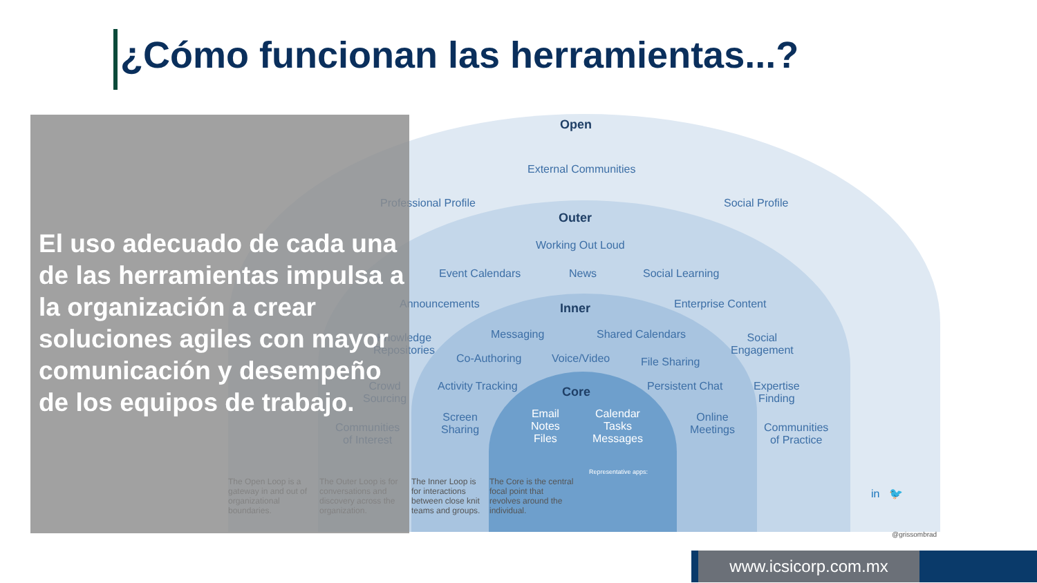¿Cómo funcionan las herramientas...?
Open
External Communities
Professional Profile Social Profile
Outer
Working Out Loud
Event Calendars News Social Learning
Announcements Enterprise Content
Inner
Knowledge
Repositories
Messaging Shared Calendars
Social
Engagement
Co-Authoring Voice/Video File Sharing
Crowd
Sourcing
Activity Tracking Core Persistent Chat
Expertise
Finding
Screen
Sharing
Email
Notes
Files
Calendar
Tasks
Messages
Online
Meetings
Communities
of Interest
Communities
of Practice
Representative apps:
The Open Loop is a gateway in and out of organizational boundaries.
The Outer Loop is for conversations and discovery across the organization.
The Inner Loop is for interactions between close knit teams and groups.
The Core is the central focal point that revolves around the individual.
in 🐦
@grissombrad
El uso adecuado de cada una de las herramientas impulsa a la organización a crear soluciones agiles con mayor comunicación y desempeño de los equipos de trabajo.
www.icsicorp.com.mx